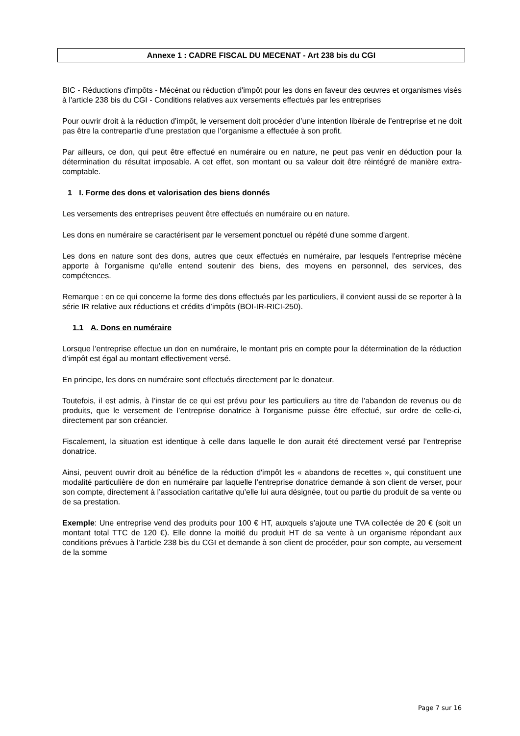Annexe 1 : CADRE FISCAL DU MECENAT - Art 238 bis du CGI
BIC - Réductions d'impôts - Mécénat ou réduction d'impôt pour les dons en faveur des œuvres et organismes visés à l'article 238 bis du CGI - Conditions relatives aux versements effectués par les entreprises
Pour ouvrir droit à la réduction d’impôt, le versement doit procéder d’une intention libérale de l’entreprise et ne doit pas être la contrepartie d’une prestation que l’organisme a effectuée à son profit.
Par ailleurs, ce don, qui peut être effectué en numéraire ou en nature, ne peut pas venir en déduction pour la détermination du résultat imposable. A cet effet, son montant ou sa valeur doit être réintégré de manière extra-comptable.
1 I. Forme des dons et valorisation des biens donnés
Les versements des entreprises peuvent être effectués en numéraire ou en nature.
Les dons en numéraire se caractérisent par le versement ponctuel ou répété d'une somme d'argent.
Les dons en nature sont des dons, autres que ceux effectués en numéraire, par lesquels l'entreprise mécène apporte à l'organisme qu'elle entend soutenir des biens, des moyens en personnel, des services, des compétences.
Remarque : en ce qui concerne la forme des dons effectués par les particuliers, il convient aussi de se reporter à la série IR relative aux réductions et crédits d’impôts (BOI-IR-RICI-250).
1.1 A. Dons en numéraire
Lorsque l’entreprise effectue un don en numéraire, le montant pris en compte pour la détermination de la réduction d’impôt est égal au montant effectivement versé.
En principe, les dons en numéraire sont effectués directement par le donateur.
Toutefois, il est admis, à l’instar de ce qui est prévu pour les particuliers au titre de l’abandon de revenus ou de produits, que le versement de l’entreprise donatrice à l'organisme puisse être effectué, sur ordre de celle-ci, directement par son créancier.
Fiscalement, la situation est identique à celle dans laquelle le don aurait été directement versé par l’entreprise donatrice.
Ainsi, peuvent ouvrir droit au bénéfice de la réduction d'impôt les « abandons de recettes », qui constituent une modalité particulière de don en numéraire par laquelle l’entreprise donatrice demande à son client de verser, pour son compte, directement à l’association caritative qu’elle lui aura désignée, tout ou partie du produit de sa vente ou de sa prestation.
Exemple: Une entreprise vend des produits pour 100 € HT, auxquels s’ajoute une TVA collectée de 20 € (soit un montant total TTC de 120 €). Elle donne la moitié du produit HT de sa vente à un organisme répondant aux conditions prévues à l’article 238 bis du CGI et demande à son client de procéder, pour son compte, au versement de la somme
Page 7 sur 16